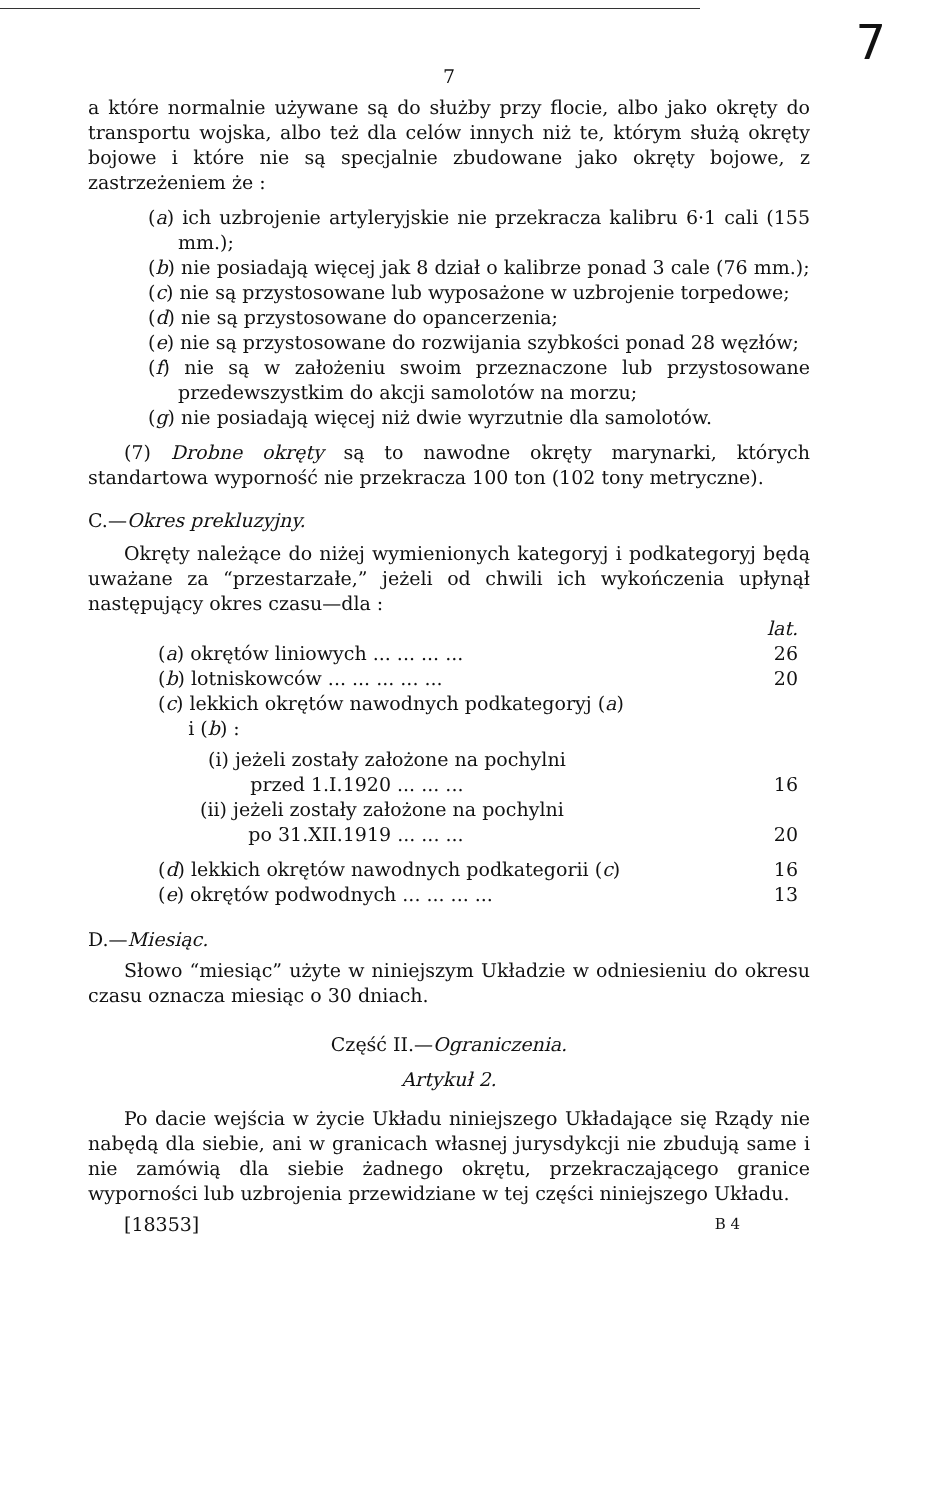7
7
a które normalnie używane są do służby przy flocie, albo jako okręty do transportu wojska, albo też dla celów innych niż te, którym służą okręty bojowe i które nie są specjalnie zbudowane jako okręty bojowe, z zastrzeżeniem że :
(a) ich uzbrojenie artyleryjskie nie przekracza kalibru 6·1 cali (155 mm.);
(b) nie posiadają więcej jak 8 dział o kalibrze ponad 3 cale (76 mm.);
(c) nie są przystosowane lub wyposażone w uzbrojenie torpedowe;
(d) nie są przystosowane do opancerzenia;
(e) nie są przystosowane do rozwijania szybkości ponad 28 węzłów;
(f) nie są w założeniu swoim przeznaczone lub przystosowane przedewszystkim do akcji samolotów na morzu;
(g) nie posiadają więcej niż dwie wyrzutnie dla samolotów.
(7) Drobne okręty są to nawodne okręty marynarki, których standartowa wyporność nie przekracza 100 ton (102 tony metryczne).
C.—Okres prekluzyjny.
Okręty należące do niżej wymienionych kategoryj i podkategoryj będą uważane za “przestarzałe,” jeżeli od chwili ich wykończenia upłynął następujący okres czasu—dla :
| | lat. |
| ( a ) okrętów liniowych ... ... ... ... | 26 |
| ( b ) lotniskowców ... ... ... ... ... | 20 |
| ( c ) lekkich okrętów nawodnych podkategoryj ( a ) i ( b ) : | |
| (i) jeżeli zostały założone na pochylni przed 1.I.1920 ... ... ... | 16 |
| (ii) jeżeli zostały założone na pochylni po 31.XII.1919 ... ... ... | 20 |
| ( d ) lekkich okrętów nawodnych podkategorii ( c ) | 16 |
| ( e ) okrętów podwodnych ... ... ... ... | 13 |
D.—Miesiąc.
Słowo “miesiąc” użyte w niniejszym Układzie w odniesieniu do okresu czasu oznacza miesiąc o 30 dniach.
Część II.—Ograniczenia.
Artykuł 2.
Po dacie wejścia w życie Układu niniejszego Układające się Rządy nie nabędą dla siebie, ani w granicach własnej jurysdykcji nie zbudują same i nie zamówią dla siebie żadnego okrętu, przekraczającego granice wyporności lub uzbrojenia przewidziane w tej części niniejszego Układu.
[18353] B 4